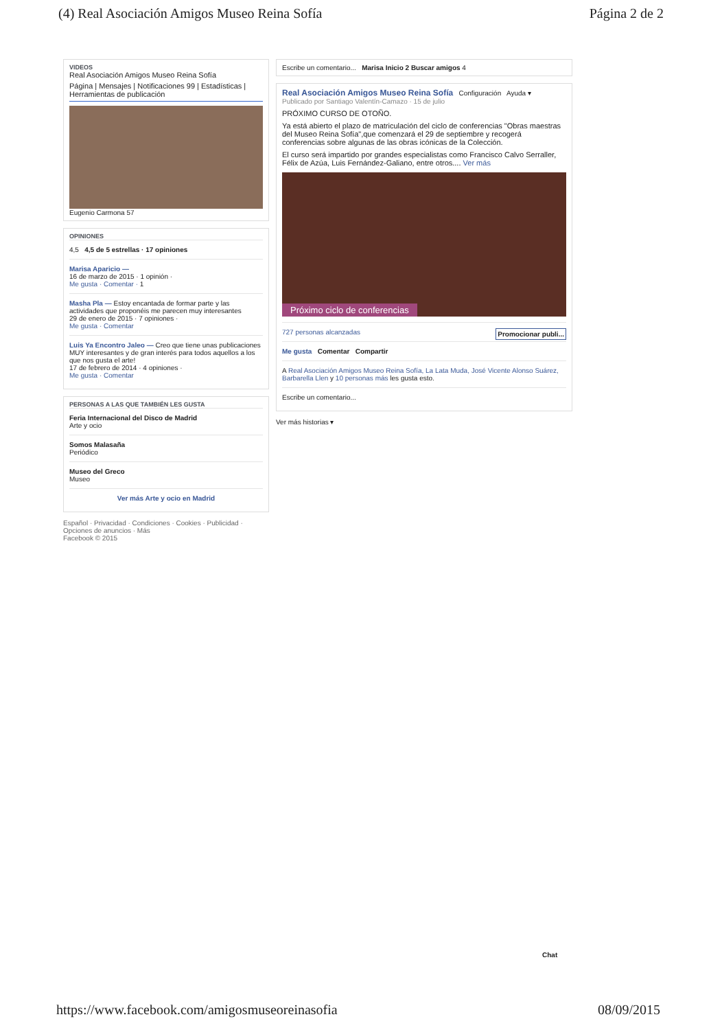(4) Real Asociación Amigos Museo Reina Sofía Página 2 de 2
VIDEOS
Real Asociación Amigos Museo Reina Sofía
Página | Mensajes | Notificaciones 99 | Estadísticas | Herramientas de publicación
Eugenio Carmona 57
OPINIONES
4,5 4,5 de 5 estrellas · 17 opiniones
Marisa Aparicio —
16 de marzo de 2015 · 1 opinión ·
Me gusta · Comentar · 1
Masha Pla — Estoy encantada de formar parte y las actividades que proponéis me parecen muy interesantes
29 de enero de 2015 · 7 opiniones ·
Me gusta · Comentar
Luis Ya Encontro Jaleo — Creo que tiene unas publicaciones MUY interesantes y de gran interés para todos aquellos a los que nos gusta el arte!
17 de febrero de 2014 · 4 opiniones ·
Me gusta · Comentar
PERSONAS A LAS QUE TAMBIÉN LES GUSTA
Feria Internacional del Disco de Madrid
Arte y ocio
Somos Malasaña
Periódico
Museo del Greco
Museo
Ver más Arte y ocio en Madrid
Español · Privacidad · Condiciones · Cookies · Publicidad · Opciones de anuncios · Más
Facebook © 2015
Escribe un comentario... Marisa Inicio 2 Buscar amigos 4
Real Asociación Amigos Museo Reina Sofía Configuración Ayuda ▾
Publicado por Santiago Valentín-Camazo · 15 de julio
PRÓXIMO CURSO DE OTOÑO.
Ya está abierto el plazo de matriculación del ciclo de conferencias "Obras maestras del Museo Reina Sofía",que comenzará el 29 de septiembre y recogerá conferencias sobre algunas de las obras icónicas de la Colección.
El curso será impartido por grandes especialistas como Francisco Calvo Serraller, Félix de Azúa, Luis Fernández-Galiano, entre otros.... Ver más
Próximo ciclo de conferencias
727 personas alcanzadas Promocionar publi...
Me gusta Comentar Compartir
A Real Asociación Amigos Museo Reina Sofía, La Lata Muda, José Vicente Alonso Suárez, Barbarella Llen y 10 personas más les gusta esto.
Escribe un comentario...
Ver más historias ▾
Chat
https://www.facebook.com/amigosmuseoreinasofia 08/09/2015